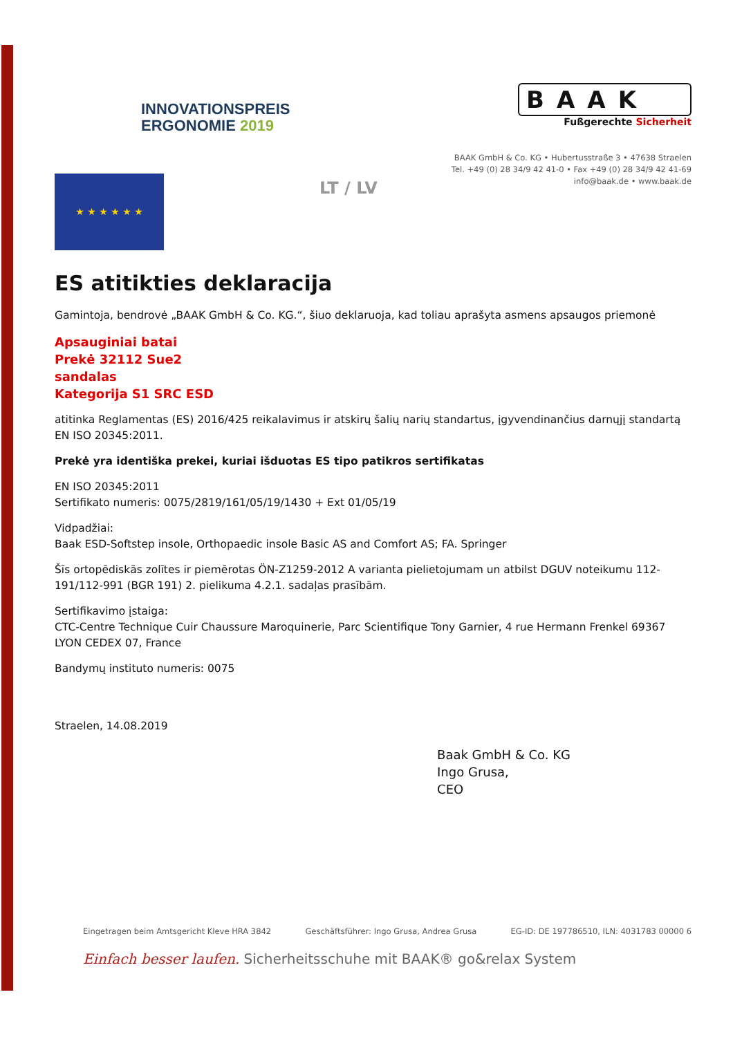INNOVATIONSPREIS
ERGONOMIE 2019
BAAK
Fußgerechte Sicherheit
BAAK GmbH & Co. KG • Hubertusstraße 3 • 47638 Straelen
Tel. +49 (0) 28 34/9 42 41-0 • Fax +49 (0) 28 34/9 42 41-69
info@baak.de • www.baak.de
★ ★ ★ ★ ★ ★
LT / LV
ES atitikties deklaracija
Gamintoja, bendrovė „BAAK GmbH & Co. KG.“, šiuo deklaruoja, kad toliau aprašyta asmens apsaugos priemonė
Apsauginiai batai
Prekė 32112 Sue2
sandalas
Kategorija S1 SRC ESD
atitinka Reglamentas (ES) 2016/425 reikalavimus ir atskirų šalių narių standartus, įgyvendinančius darnųjį standartą EN ISO 20345:2011.
Prekė yra identiška prekei, kuriai išduotas ES tipo patikros sertifikatas
EN ISO 20345:2011
Sertifikato numeris: 0075/2819/161/05/19/1430 + Ext 01/05/19
Vidpadžiai:
Baak ESD-Softstep insole, Orthopaedic insole Basic AS and Comfort AS; FA. Springer
Šīs ortopēdiskās zolītes ir piemērotas ÖN-Z1259-2012 A varianta pielietojumam un atbilst DGUV noteikumu 112-191/112-991 (BGR 191) 2. pielikuma 4.2.1. sadaļas prasībām.
Sertifikavimo įstaiga:
CTC-Centre Technique Cuir Chaussure Maroquinerie, Parc Scientifique Tony Garnier, 4 rue Hermann Frenkel 69367 LYON CEDEX 07, France
Bandymų instituto numeris: 0075
Straelen, 14.08.2019
Baak GmbH & Co. KG
Ingo Grusa,
CEO
Eingetragen beim Amtsgericht Kleve HRA 3842 Geschäftsführer: Ingo Grusa, Andrea Grusa EG-ID: DE 197786510, ILN: 4031783 00000 6
Einfach besser laufen. Sicherheitsschuhe mit BAAK® go&relax System